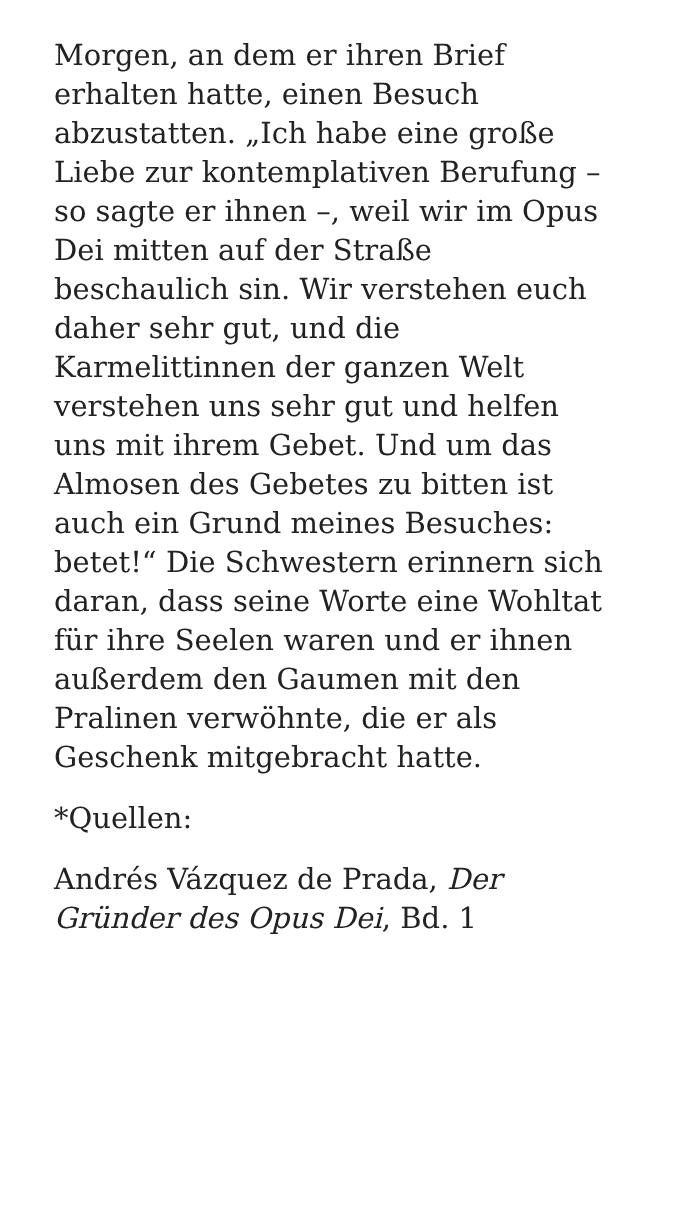Morgen, an dem er ihren Brief
erhalten hatte, einen Besuch
abzustatten. „Ich habe eine große
Liebe zur kontemplativen Berufung –
so sagte er ihnen –, weil wir im Opus
Dei mitten auf der Straße
beschaulich sin. Wir verstehen euch
daher sehr gut, und die
Karmelittinnen der ganzen Welt
verstehen uns sehr gut und helfen
uns mit ihrem Gebet. Und um das
Almosen des Gebetes zu bitten ist
auch ein Grund meines Besuches:
betet!“ Die Schwestern erinnern sich
daran, dass seine Worte eine Wohltat
für ihre Seelen waren und er ihnen
außerdem den Gaumen mit den
Pralinen verwöhnte, die er als
Geschenk mitgebracht hatte.
*Quellen:
Andrés Vázquez de Prada, Der
Gründer des Opus Dei, Bd. 1